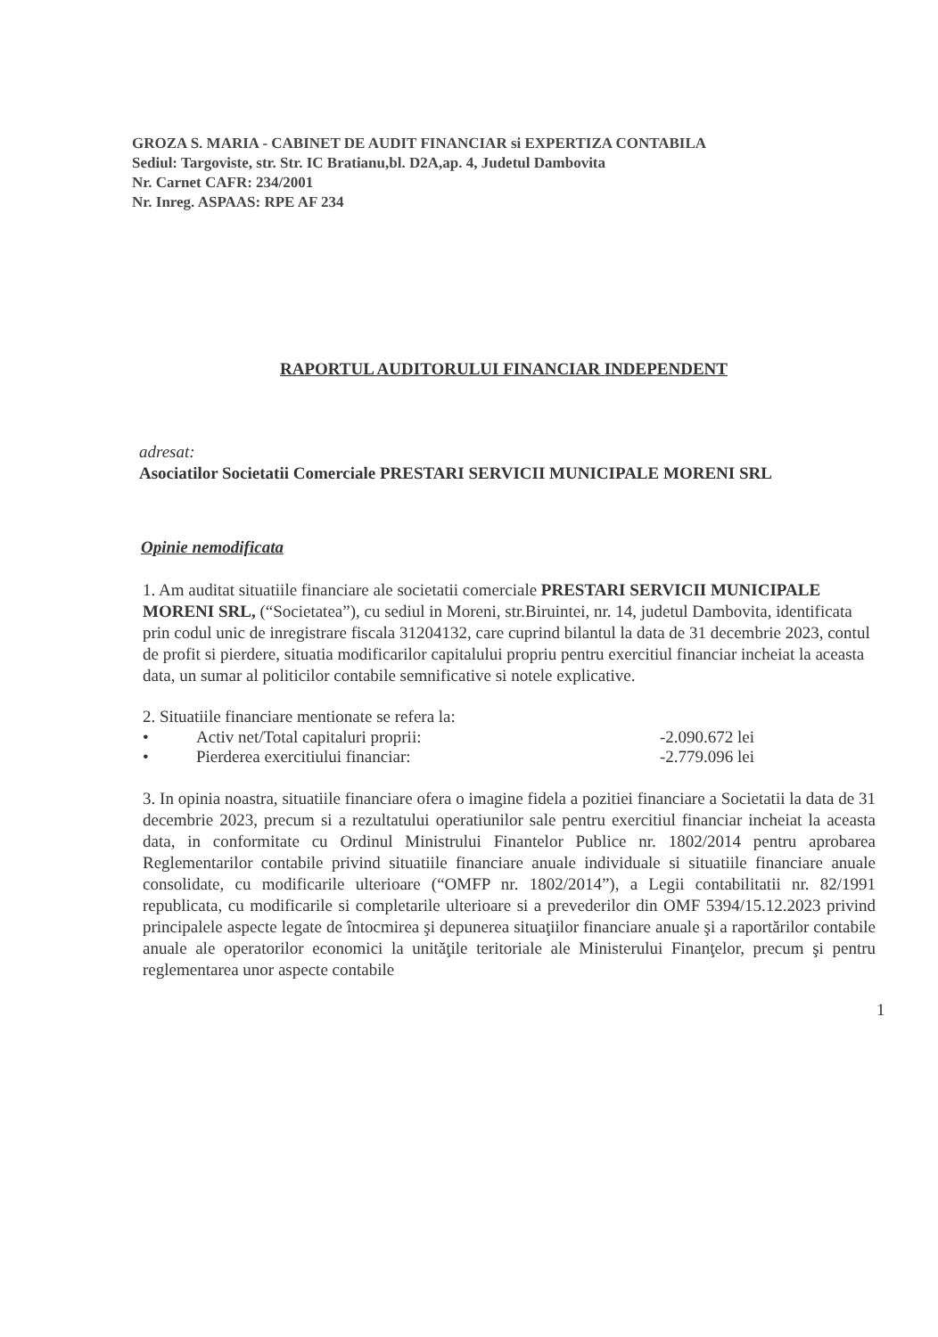GROZA S. MARIA - CABINET DE AUDIT FINANCIAR si EXPERTIZA CONTABILA
Sediul: Targoviste, str. Str. IC Bratianu,bl. D2A,ap. 4, Judetul Dambovita
Nr. Carnet CAFR: 234/2001
Nr. Inreg. ASPAAS: RPE AF 234
RAPORTUL AUDITORULUI FINANCIAR INDEPENDENT
adresat:
Asociatilor Societatii Comerciale PRESTARI SERVICII MUNICIPALE MORENI SRL
Opinie nemodificata
1. Am auditat situatiile financiare ale societatii comerciale PRESTARI SERVICII MUNICIPALE MORENI SRL, (“Societatea”), cu sediul in Moreni, str.Biruintei, nr. 14, judetul Dambovita, identificata prin codul unic de inregistrare fiscala 31204132, care cuprind bilantul la data de 31 decembrie 2023, contul de profit si pierdere, situatia modificarilor capitalului propriu pentru exercitiul financiar incheiat la aceasta data, un sumar al politicilor contabile semnificative si notele explicative.
2. Situatiile financiare mentionate se refera la:
• Activ net/Total capitaluri proprii: -2.090.672 lei
• Pierderea exercitiului financiar: -2.779.096 lei
3. In opinia noastra, situatiile financiare ofera o imagine fidela a pozitiei financiare a Societatii la data de 31 decembrie 2023, precum si a rezultatului operatiunilor sale pentru exercitiul financiar incheiat la aceasta data, in conformitate cu Ordinul Ministrului Finantelor Publice nr. 1802/2014 pentru aprobarea Reglementarilor contabile privind situatiile financiare anuale individuale si situatiile financiare anuale consolidate, cu modificarile ulterioare (“OMFP nr. 1802/2014”), a Legii contabilitatii nr. 82/1991 republicata, cu modificarile si completarile ulterioare si a prevederilor din OMF 5394/15.12.2023 privind principalele aspecte legate de întocmirea şi depunerea situaţiilor financiare anuale şi a raportărilor contabile anuale ale operatorilor economici la unităţile teritoriale ale Ministerului Finanţelor, precum şi pentru reglementarea unor aspecte contabile
1